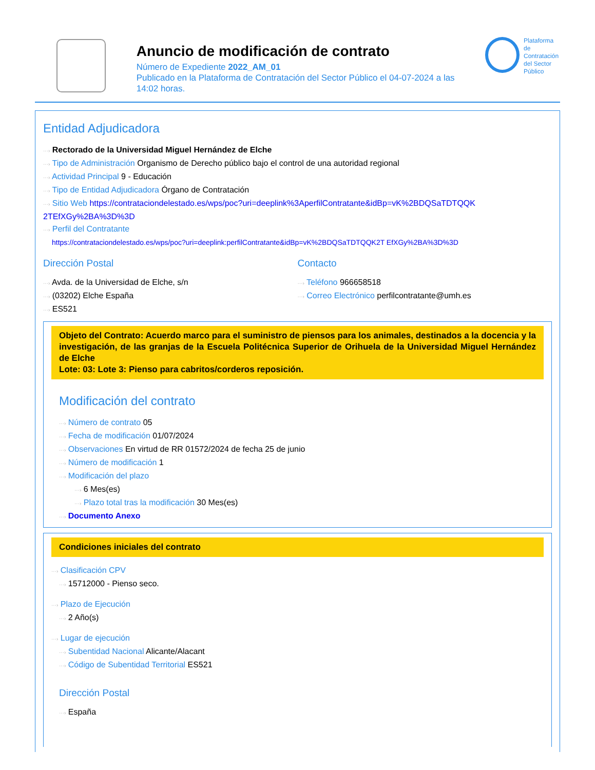Anuncio de modificación de contrato
Número de Expediente 2022_AM_01
Publicado en la Plataforma de Contratación del Sector Público el 04-07-2024 a las 14:02 horas.
Plataforma de
Contratación
del Sector
Público
Entidad Adjudicadora
···› Rectorado de la Universidad Miguel Hernández de Elche
···› Tipo de Administración Organismo de Derecho público bajo el control de una autoridad regional
···› Actividad Principal 9 - Educación
···› Tipo de Entidad Adjudicadora Órgano de Contratación
···› Sitio Web https://contrataciondelestado.es/wps/poc?uri=deeplink%3AperfilContratante&idBp=vK%2BDQSaTDTQQK 2TEfXGy%2BA%3D%3D
···› Perfil del Contratante
https://contrataciondelestado.es/wps/poc?uri=deeplink:perfilContratante&idBp=vK%2BDQSaTDTQQK2T EfXGy%2BA%3D%3D
Dirección Postal
···› Avda. de la Universidad de Elche, s/n
···› (03202) Elche España
···› ES521
Contacto
···› Teléfono 966658518
···› Correo Electrónico perfilcontratante@umh.es
Objeto del Contrato: Acuerdo marco para el suministro de piensos para los animales, destinados a la docencia y la investigación, de las granjas de la Escuela Politécnica Superior de Orihuela de la Universidad Miguel Hernández de Elche
Lote: 03: Lote 3: Pienso para cabritos/corderos reposición.
Modificación del contrato
···› Número de contrato 05
···› Fecha de modificación 01/07/2024
···› Observaciones En virtud de RR 01572/2024 de fecha 25 de junio
···› Número de modificación 1
···› Modificación del plazo
···› 6 Mes(es)
···› Plazo total tras la modificación 30 Mes(es)
···› Documento Anexo
Condiciones iniciales del contrato
···› Clasificación CPV
···› 15712000 - Pienso seco.
···› Plazo de Ejecución
···› 2 Año(s)
···› Lugar de ejecución
···› Subentidad Nacional Alicante/Alacant
···› Código de Subentidad Territorial ES521
Dirección Postal
···› España